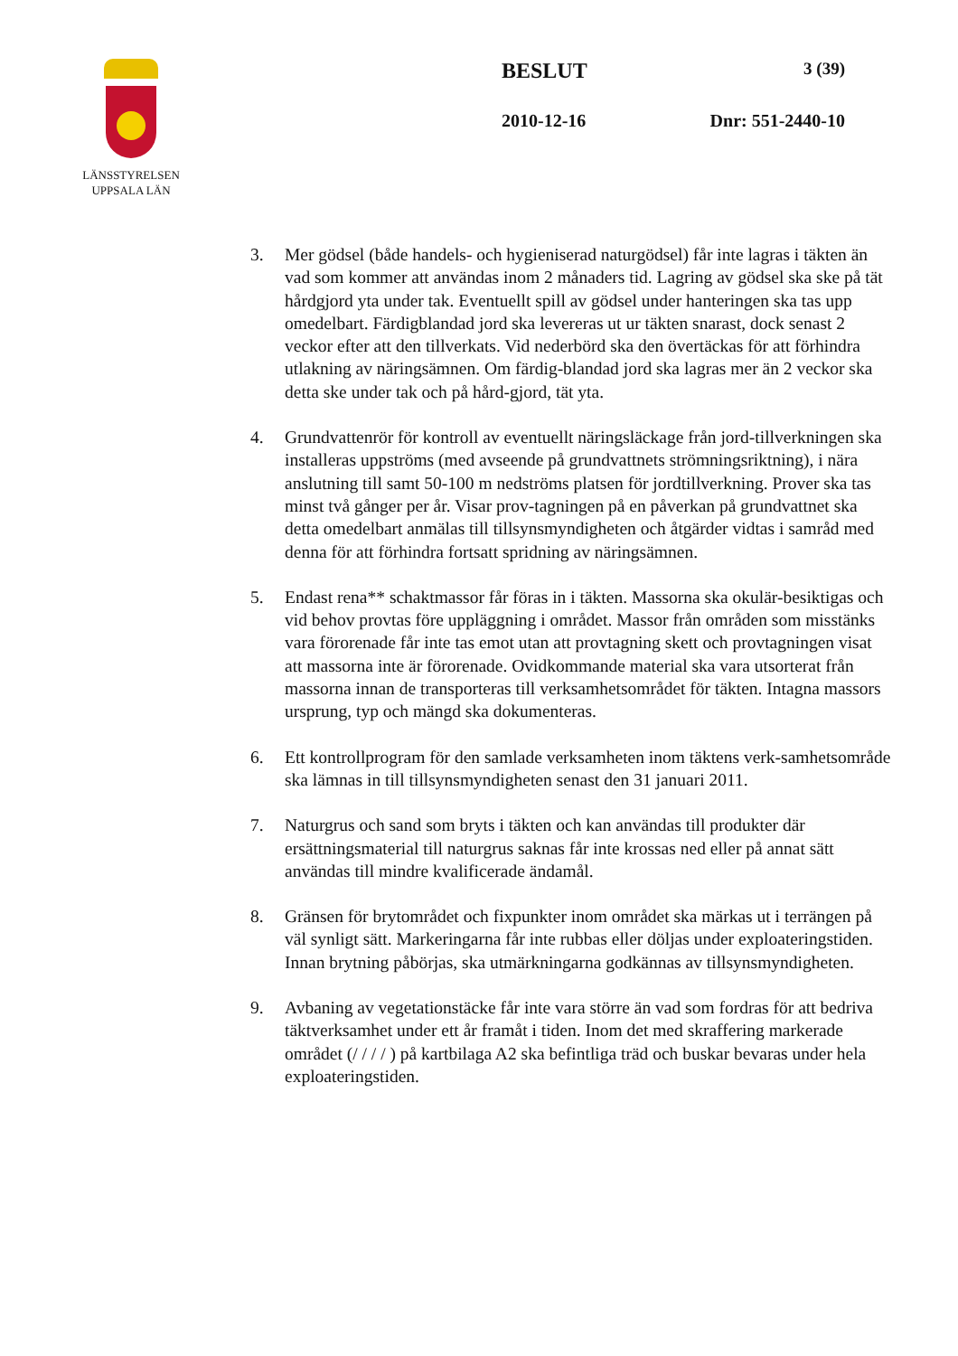LÄNSSTYRELSEN
UPPSALA LÄN
BESLUT 3 (39)
2010-12-16 Dnr: 551-2440-10
3. Mer gödsel (både handels- och hygieniserad naturgödsel) får inte lagras i täkten än vad som kommer att användas inom 2 månaders tid. Lagring av gödsel ska ske på tät hårdgjord yta under tak. Eventuellt spill av gödsel under hanteringen ska tas upp omedelbart. Färdigblandad jord ska levereras ut ur täkten snarast, dock senast 2 veckor efter att den tillverkats. Vid nederbörd ska den övertäckas för att förhindra utlakning av näringsämnen. Om färdig-blandad jord ska lagras mer än 2 veckor ska detta ske under tak och på hård-gjord, tät yta.
4. Grundvattenrör för kontroll av eventuellt näringsläckage från jord-tillverkningen ska installeras uppströms (med avseende på grundvattnets strömningsriktning), i nära anslutning till samt 50-100 m nedströms platsen för jordtillverkning. Prover ska tas minst två gånger per år. Visar prov-tagningen på en påverkan på grundvattnet ska detta omedelbart anmälas till tillsynsmyndigheten och åtgärder vidtas i samråd med denna för att förhindra fortsatt spridning av näringsämnen.
5. Endast rena** schaktmassor får föras in i täkten. Massorna ska okulär-besiktigas och vid behov provtas före uppläggning i området. Massor från områden som misstänks vara förorenade får inte tas emot utan att provtagning skett och provtagningen visat att massorna inte är förorenade. Ovidkommande material ska vara utsorterat från massorna innan de transporteras till verksamhetsområdet för täkten. Intagna massors ursprung, typ och mängd ska dokumenteras.
6. Ett kontrollprogram för den samlade verksamheten inom täktens verk-samhetsområde ska lämnas in till tillsynsmyndigheten senast den 31 januari 2011.
7. Naturgrus och sand som bryts i täkten och kan användas till produkter där ersättningsmaterial till naturgrus saknas får inte krossas ned eller på annat sätt användas till mindre kvalificerade ändamål.
8. Gränsen för brytområdet och fixpunkter inom området ska märkas ut i terrängen på väl synligt sätt. Markeringarna får inte rubbas eller döljas under exploateringstiden. Innan brytning påbörjas, ska utmärkningarna godkännas av tillsynsmyndigheten.
9. Avbaning av vegetationstäcke får inte vara större än vad som fordras för att bedriva täktverksamhet under ett år framåt i tiden. Inom det med skraffering markerade området (/ / / / ) på kartbilaga A2 ska befintliga träd och buskar bevaras under hela exploateringstiden.